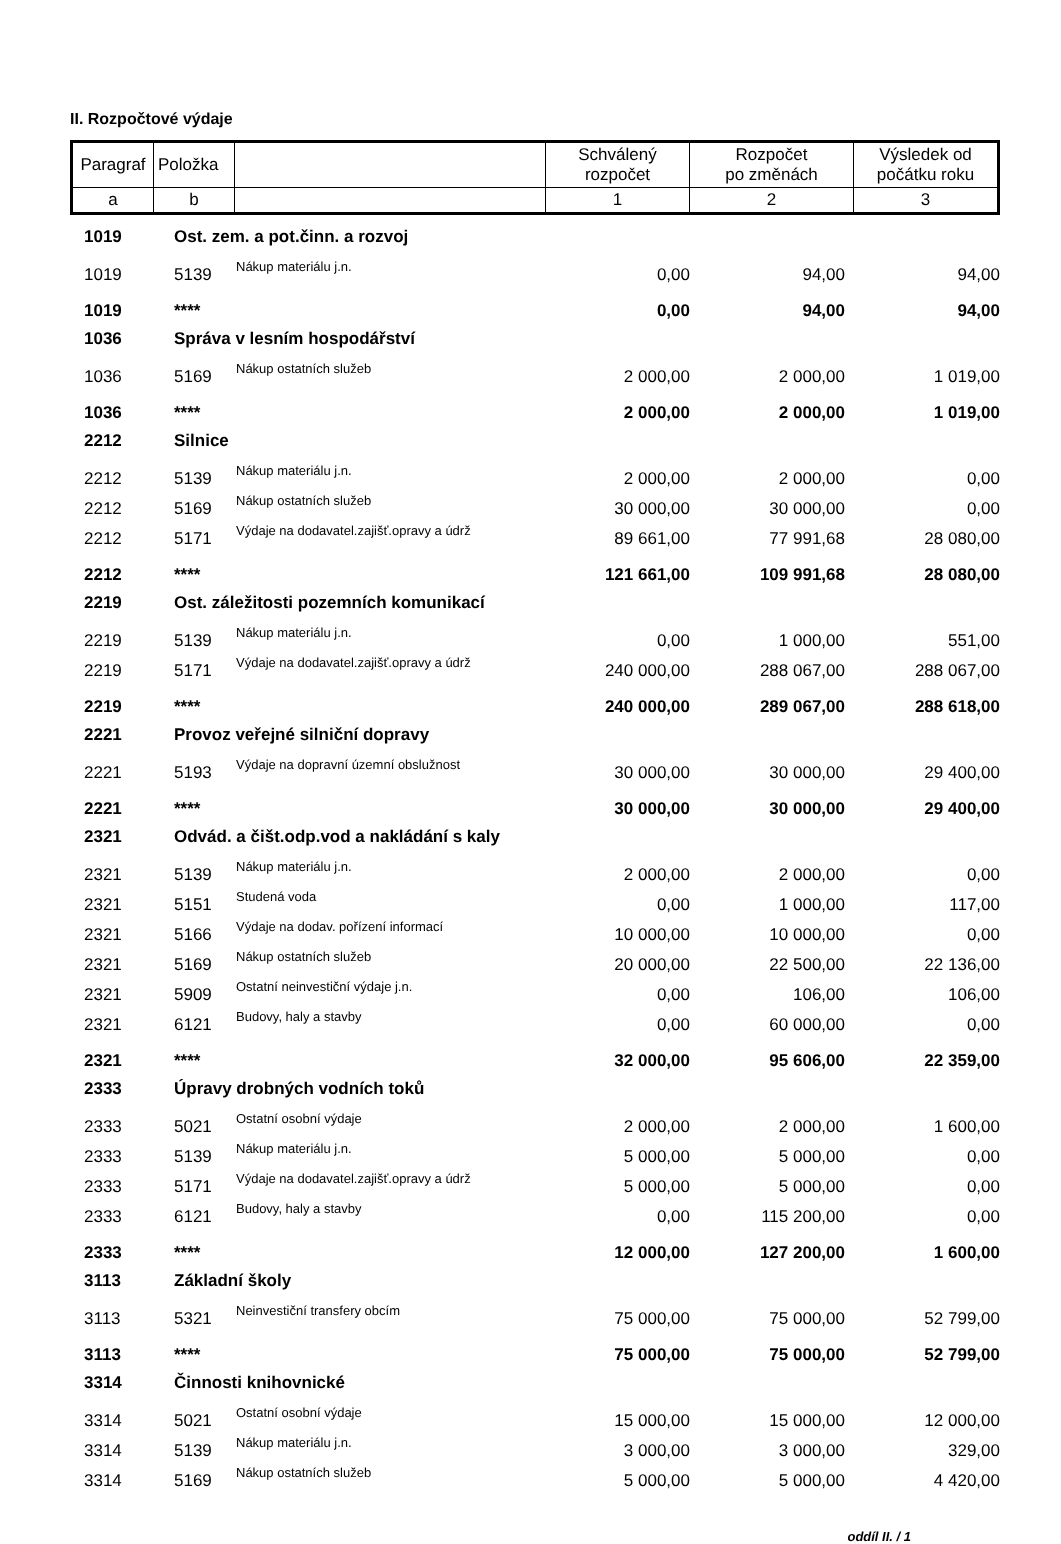II. Rozpočtové výdaje
| Paragraf | Položka | | Schválený rozpočet | Rozpočet po změnách | Výsledek od počátku roku |
| a | b | | 1 | 2 | 3 |
| 1019 | Ost. zem. a pot.činn. a rozvoj | | | | |
| 1019 | 5139 | Nákup materiálu j.n. | 0,00 | 94,00 | 94,00 |
| 1019 | **** | | 0,00 | 94,00 | 94,00 |
| 1036 | Správa v lesním hospodářství | | | | |
| 1036 | 5169 | Nákup ostatních služeb | 2 000,00 | 2 000,00 | 1 019,00 |
| 1036 | **** | | 2 000,00 | 2 000,00 | 1 019,00 |
| 2212 | Silnice | | | | |
| 2212 | 5139 | Nákup materiálu j.n. | 2 000,00 | 2 000,00 | 0,00 |
| 2212 | 5169 | Nákup ostatních služeb | 30 000,00 | 30 000,00 | 0,00 |
| 2212 | 5171 | Výdaje na dodavatel.zajišť.opravy a údrž | 89 661,00 | 77 991,68 | 28 080,00 |
| 2212 | **** | | 121 661,00 | 109 991,68 | 28 080,00 |
| 2219 | Ost. záležitosti pozemních komunikací | | | | |
| 2219 | 5139 | Nákup materiálu j.n. | 0,00 | 1 000,00 | 551,00 |
| 2219 | 5171 | Výdaje na dodavatel.zajišť.opravy a údrž | 240 000,00 | 288 067,00 | 288 067,00 |
| 2219 | **** | | 240 000,00 | 289 067,00 | 288 618,00 |
| 2221 | Provoz veřejné silniční dopravy | | | | |
| 2221 | 5193 | Výdaje na dopravní územní obslužnost | 30 000,00 | 30 000,00 | 29 400,00 |
| 2221 | **** | | 30 000,00 | 30 000,00 | 29 400,00 |
| 2321 | Odvád. a čišt.odp.vod a nakládání s kaly | | | | |
| 2321 | 5139 | Nákup materiálu j.n. | 2 000,00 | 2 000,00 | 0,00 |
| 2321 | 5151 | Studená voda | 0,00 | 1 000,00 | 117,00 |
| 2321 | 5166 | Výdaje na dodav. pořízení informací | 10 000,00 | 10 000,00 | 0,00 |
| 2321 | 5169 | Nákup ostatních služeb | 20 000,00 | 22 500,00 | 22 136,00 |
| 2321 | 5909 | Ostatní neinvestiční výdaje j.n. | 0,00 | 106,00 | 106,00 |
| 2321 | 6121 | Budovy, haly a stavby | 0,00 | 60 000,00 | 0,00 |
| 2321 | **** | | 32 000,00 | 95 606,00 | 22 359,00 |
| 2333 | Úpravy drobných vodních toků | | | | |
| 2333 | 5021 | Ostatní osobní výdaje | 2 000,00 | 2 000,00 | 1 600,00 |
| 2333 | 5139 | Nákup materiálu j.n. | 5 000,00 | 5 000,00 | 0,00 |
| 2333 | 5171 | Výdaje na dodavatel.zajišť.opravy a údrž | 5 000,00 | 5 000,00 | 0,00 |
| 2333 | 6121 | Budovy, haly a stavby | 0,00 | 115 200,00 | 0,00 |
| 2333 | **** | | 12 000,00 | 127 200,00 | 1 600,00 |
| 3113 | Základní školy | | | | |
| 3113 | 5321 | Neinvestiční transfery obcím | 75 000,00 | 75 000,00 | 52 799,00 |
| 3113 | **** | | 75 000,00 | 75 000,00 | 52 799,00 |
| 3314 | Činnosti knihovnické | | | | |
| 3314 | 5021 | Ostatní osobní výdaje | 15 000,00 | 15 000,00 | 12 000,00 |
| 3314 | 5139 | Nákup materiálu j.n. | 3 000,00 | 3 000,00 | 329,00 |
| 3314 | 5169 | Nákup ostatních služeb | 5 000,00 | 5 000,00 | 4 420,00 |
oddíl II. / 1